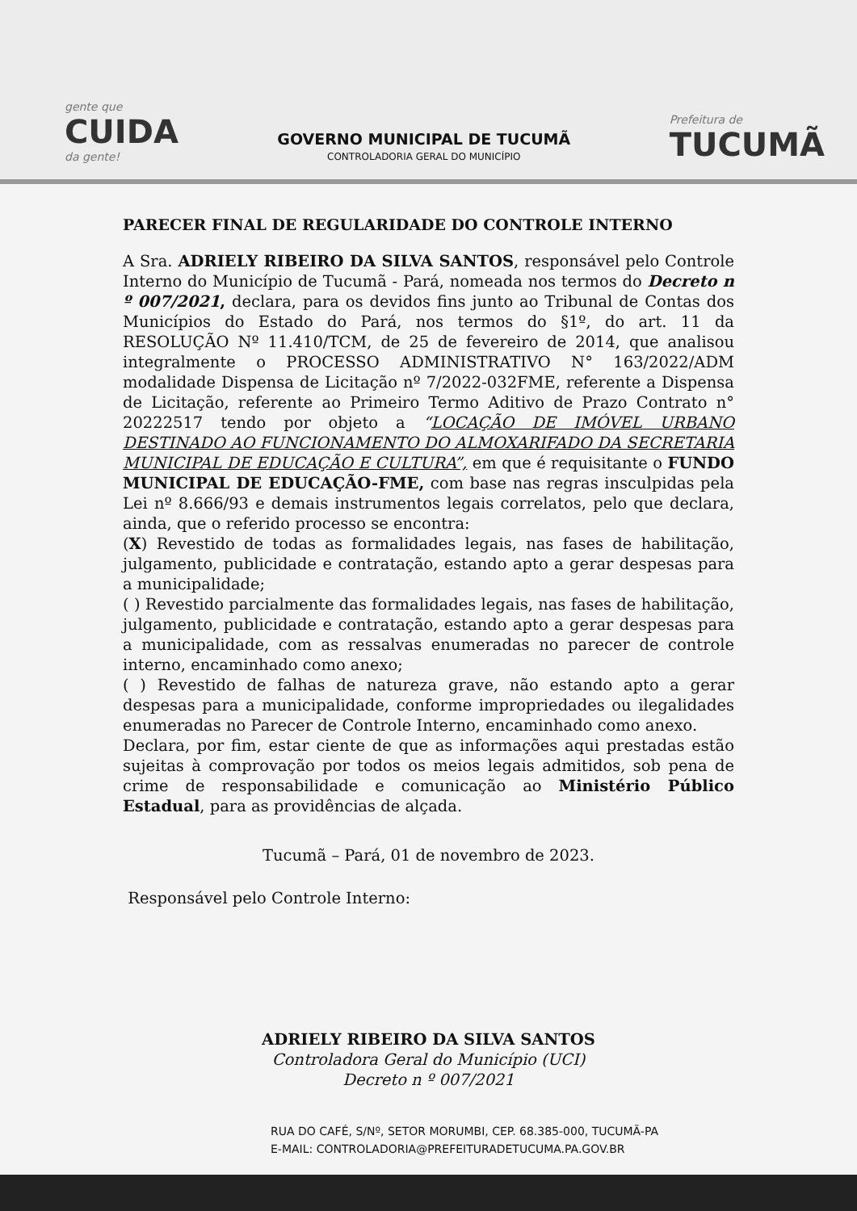gente que
CUIDA
da gente!
GOVERNO MUNICIPAL DE TUCUMÃ
CONTROLADORIA GERAL DO MUNICÍPIO
Prefeitura de
TUCUMÃ
PARECER FINAL DE REGULARIDADE DO CONTROLE INTERNO
A Sra. ADRIELY RIBEIRO DA SILVA SANTOS, responsável pelo Controle Interno do Município de Tucumã - Pará, nomeada nos termos do Decreto n º 007/2021, declara, para os devidos fins junto ao Tribunal de Contas dos Municípios do Estado do Pará, nos termos do §1º, do art. 11 da RESOLUÇÃO Nº 11.410/TCM, de 25 de fevereiro de 2014, que analisou integralmente o PROCESSO ADMINISTRATIVO N° 163/2022/ADM modalidade Dispensa de Licitação nº 7/2022-032FME, referente a Dispensa de Licitação, referente ao Primeiro Termo Aditivo de Prazo Contrato n° 20222517 tendo por objeto a “LOCAÇÃO DE IMÓVEL URBANO DESTINADO AO FUNCIONAMENTO DO ALMOXARIFADO DA SECRETARIA MUNICIPAL DE EDUCAÇÃO E CULTURA”, em que é requisitante o FUNDO MUNICIPAL DE EDUCAÇÃO-FME, com base nas regras insculpidas pela Lei nº 8.666/93 e demais instrumentos legais correlatos, pelo que declara, ainda, que o referido processo se encontra:
(X) Revestido de todas as formalidades legais, nas fases de habilitação, julgamento, publicidade e contratação, estando apto a gerar despesas para a municipalidade;
( ) Revestido parcialmente das formalidades legais, nas fases de habilitação, julgamento, publicidade e contratação, estando apto a gerar despesas para a municipalidade, com as ressalvas enumeradas no parecer de controle interno, encaminhado como anexo;
( ) Revestido de falhas de natureza grave, não estando apto a gerar despesas para a municipalidade, conforme impropriedades ou ilegalidades enumeradas no Parecer de Controle Interno, encaminhado como anexo.
Declara, por fim, estar ciente de que as informações aqui prestadas estão sujeitas à comprovação por todos os meios legais admitidos, sob pena de crime de responsabilidade e comunicação ao Ministério Público Estadual, para as providências de alçada.
Tucumã – Pará, 01 de novembro de 2023.
Responsável pelo Controle Interno:
ADRIELY RIBEIRO DA SILVA SANTOS
Controladora Geral do Município (UCI)
Decreto n º 007/2021
RUA DO CAFÉ, S/Nº, SETOR MORUMBI, CEP. 68.385-000, TUCUMÃ-PA
E-MAIL: CONTROLADORIA@PREFEITURADETUCUMA.PA.GOV.BR